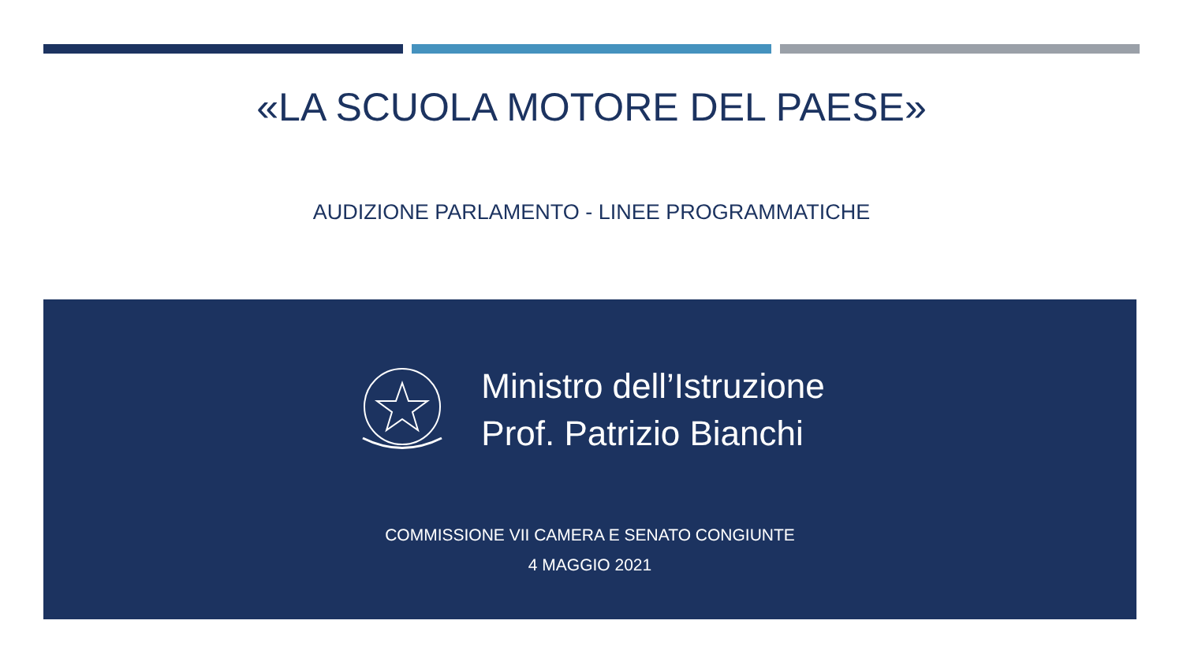«LA SCUOLA MOTORE DEL PAESE»
AUDIZIONE PARLAMENTO - LINEE PROGRAMMATICHE
Ministro dell’Istruzione
Prof. Patrizio Bianchi
COMMISSIONE VII CAMERA E SENATO CONGIUNTE
4 MAGGIO 2021